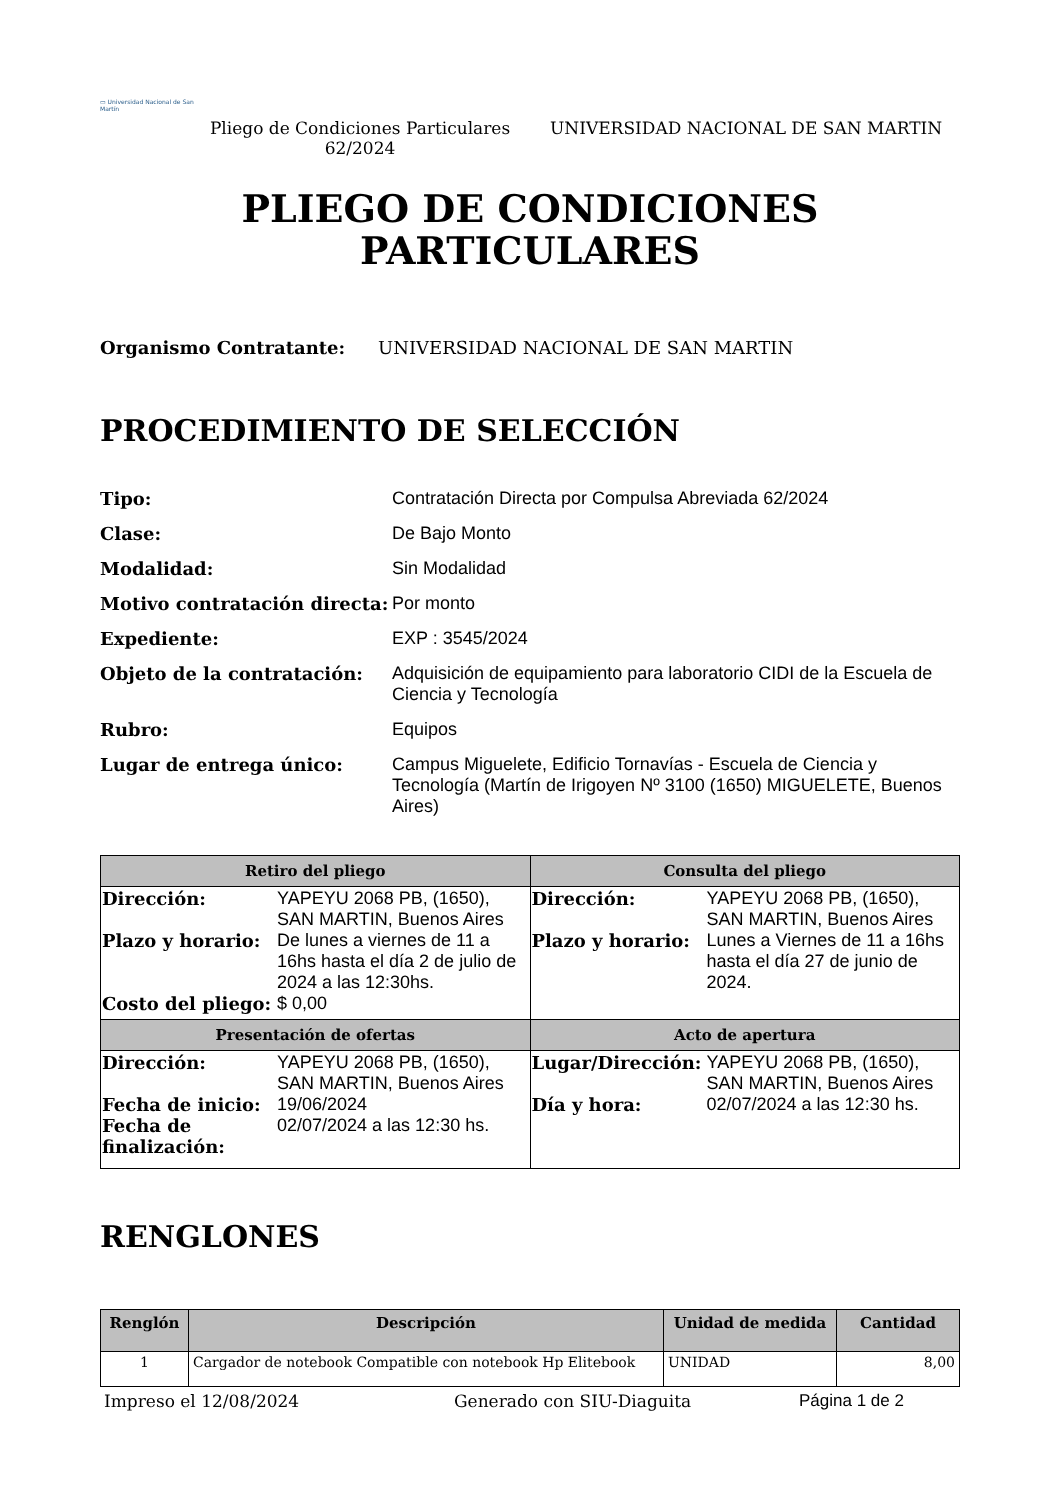▭ Universidad Nacional de San Martín
Pliego de Condiciones Particulares 62/2024
UNIVERSIDAD NACIONAL DE SAN MARTIN
PLIEGO DE CONDICIONES
PARTICULARES
Organismo Contratante: UNIVERSIDAD NACIONAL DE SAN MARTIN
PROCEDIMIENTO DE SELECCIÓN
Tipo:
Contratación Directa por Compulsa Abreviada 62/2024
Clase:
De Bajo Monto
Modalidad:
Sin Modalidad
Motivo contratación directa:
Por monto
Expediente:
EXP : 3545/2024
Objeto de la contratación:
Adquisición de equipamiento para laboratorio CIDI de la Escuela de Ciencia y Tecnología
Rubro:
Equipos
Lugar de entrega único:
Campus Miguelete, Edificio Tornavías - Escuela de Ciencia y Tecnología (Martín de Irigoyen Nº 3100 (1650) MIGUELETE, Buenos Aires)
| Retiro del pliego | Consulta del pliego |
| --- | --- |
| Dirección: YAPEYU 2068 PB, (1650), SAN MARTIN, Buenos Aires Plazo y horario: De lunes a viernes de 11 a 16hs hasta el día 2 de julio de 2024 a las 12:30hs. Costo del pliego: $ 0,00 | Dirección: YAPEYU 2068 PB, (1650), SAN MARTIN, Buenos Aires Plazo y horario: Lunes a Viernes de 11 a 16hs hasta el día 27 de junio de 2024. |
| Presentación de ofertas | Acto de apertura |
| Dirección: YAPEYU 2068 PB, (1650), SAN MARTIN, Buenos Aires Fecha de inicio: 19/06/2024 Fecha de finalización: 02/07/2024 a las 12:30 hs. | Lugar/Dirección: YAPEYU 2068 PB, (1650), SAN MARTIN, Buenos Aires Día y hora: 02/07/2024 a las 12:30 hs. |
RENGLONES
| Renglón | Descripción | Unidad de medida | Cantidad |
| --- | --- | --- | --- |
| 1 | Cargador de notebook Compatible con notebook Hp Elitebook | UNIDAD | 8,00 |
Impreso el 12/08/2024 Generado con SIU-Diaguita Página 1 de 2